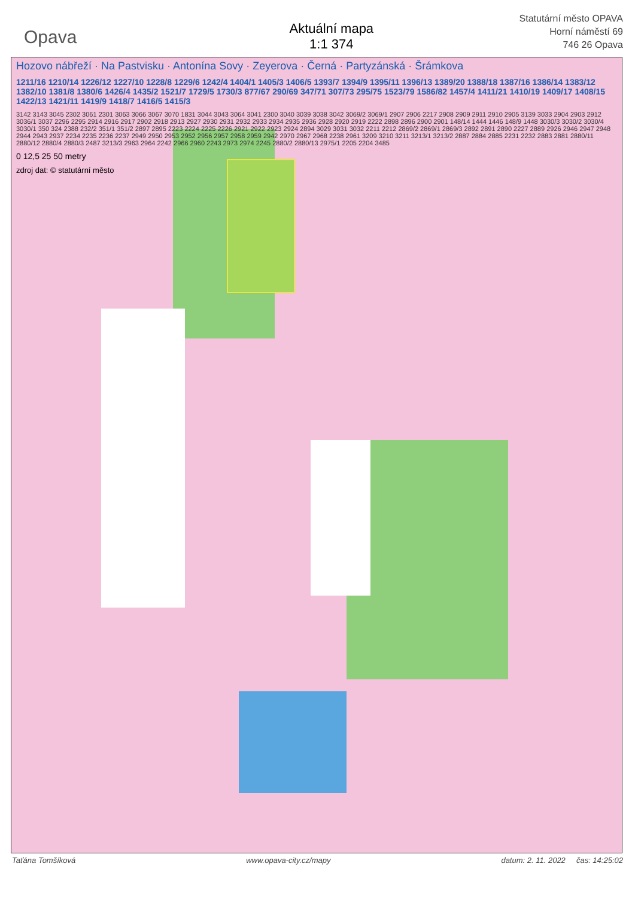Opava
Aktuální mapa
1:1 374
Statutární město OPAVA
Horní náměstí 69
746 26 Opava
Hozovo nábřeží · Na Pastvisku · Antonína Sovy · Zeyerova · Černá · Partyzánská · Šrámkova
1211/16 1210/14 1226/12 1227/10 1228/8 1229/6 1242/4 1404/1 1405/3 1406/5 1393/7 1394/9 1395/11 1396/13 1389/20 1388/18 1387/16 1386/14 1383/12 1382/10 1381/8 1380/6 1426/4 1435/2 1521/7 1729/5 1730/3 877/67 290/69 347/71 307/73 295/75 1523/79 1586/82 1457/4 1411/21 1410/19 1409/17 1408/15 1422/13 1421/11 1419/9 1418/7 1416/5 1415/3
3142 3143 3045 2302 3061 2301 3063 3066 3067 3070 1831 3044 3043 3064 3041 2300 3040 3039 3038 3042 3069/2 3069/1 2907 2906 2217 2908 2909 2911 2910 2905 3139 3033 2904 2903 2912 3036/1 3037 2296 2295 2914 2916 2917 2902 2918 2913 2927 2930 2931 2932 2933 2934 2935 2936 2928 2920 2919 2222 2898 2896 2900 2901 148/14 1444 1446 148/9 1448 3030/3 3030/2 3030/4 3030/1 350 324 2388 232/2 351/1 351/2 2897 2895 2223 2224 2225 2226 2921 2922 2923 2924 2894 3029 3031 3032 2211 2212 2869/2 2869/1 2869/3 2892 2891 2890 2227 2889 2926 2946 2947 2948 2944 2943 2937 2234 2235 2236 2237 2949 2950 2953 2952 2956 2957 2958 2959 2942 2970 2967 2968 2238 2961 3209 3210 3211 3213/1 3213/2 2887 2884 2885 2231 2232 2883 2881 2880/11 2880/12 2880/4 2880/3 2487 3213/3 2963 2964 2242 2966 2960 2243 2973 2974 2245 2880/2 2880/13 2975/1 2205 2204 3485
0 12,5 25 50 metry
zdroj dat: © statutární město
Taťána Tomšíková www.opava-city.cz/mapy datum: 2. 11. 2022 čas: 14:25:02